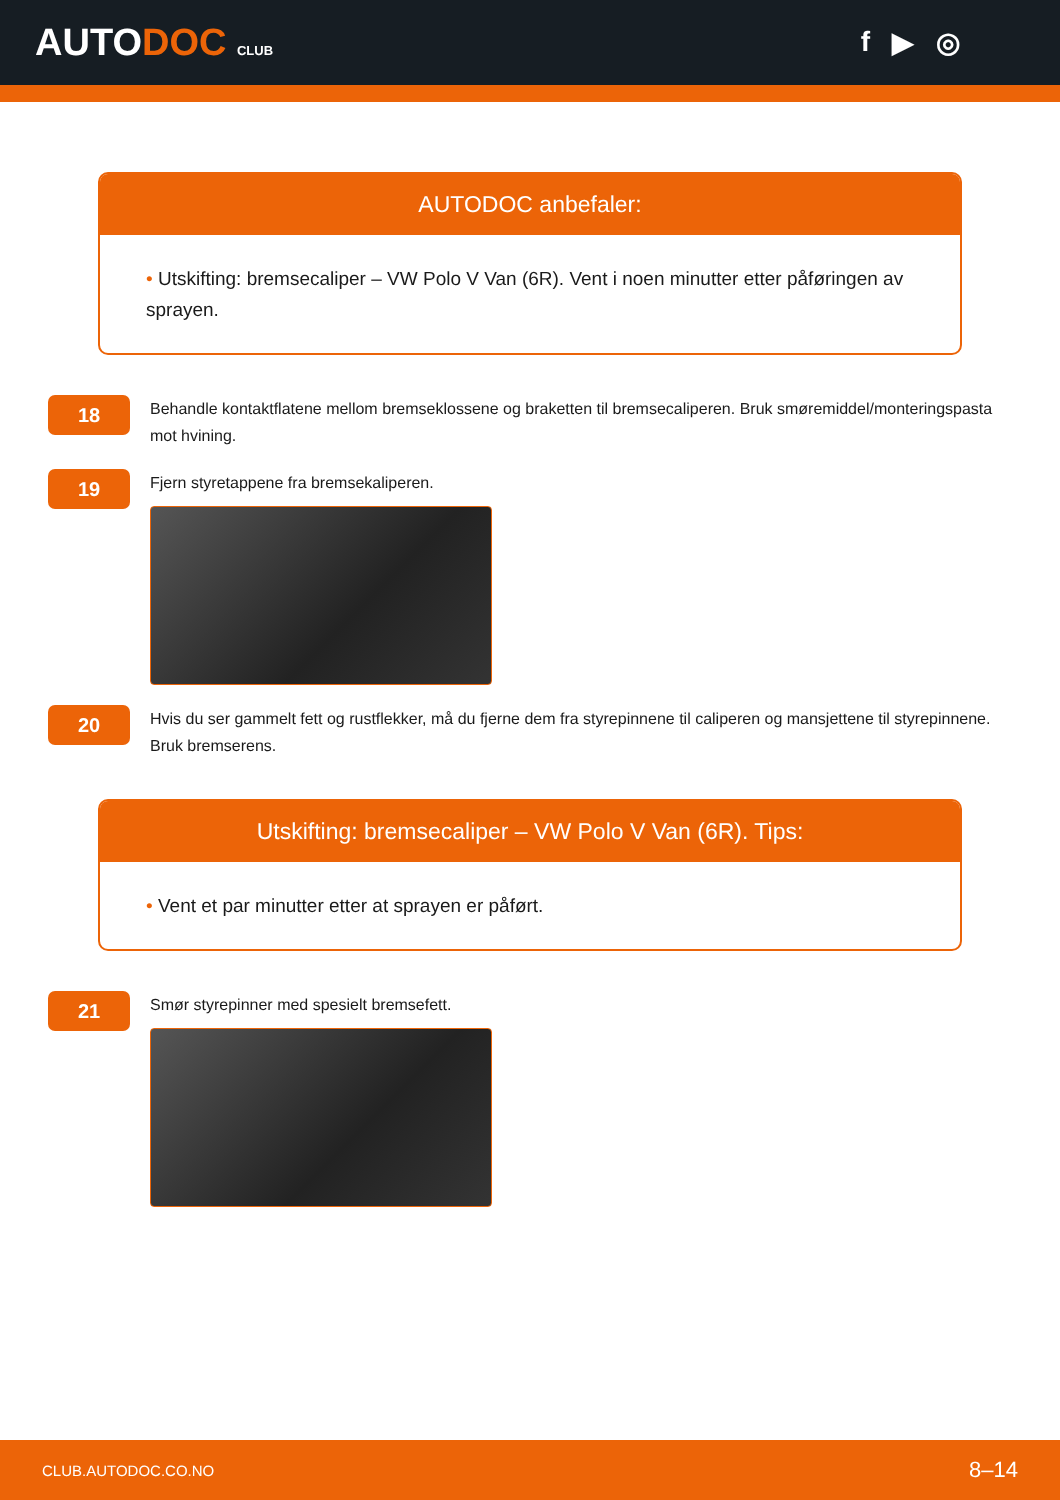AUTODOC CLUB
f ▶ ◎
AUTODOC anbefaler:
• Utskifting: bremsecaliper – VW Polo V Van (6R). Vent i noen minutter etter påføringen av sprayen.
18
Behandle kontaktflatene mellom bremseklossene og braketten til bremsecaliperen. Bruk smøremiddel/monteringspasta mot hvining.
19
Fjern styretappene fra bremsekaliperen.
20
Hvis du ser gammelt fett og rustflekker, må du fjerne dem fra styrepinnene til caliperen og mansjettene til styrepinnene. Bruk bremserens.
Utskifting: bremsecaliper – VW Polo V Van (6R). Tips:
• Vent et par minutter etter at sprayen er påført.
21
Smør styrepinner med spesielt bremsefett.
CLUB.AUTODOC.CO.NO 8–14